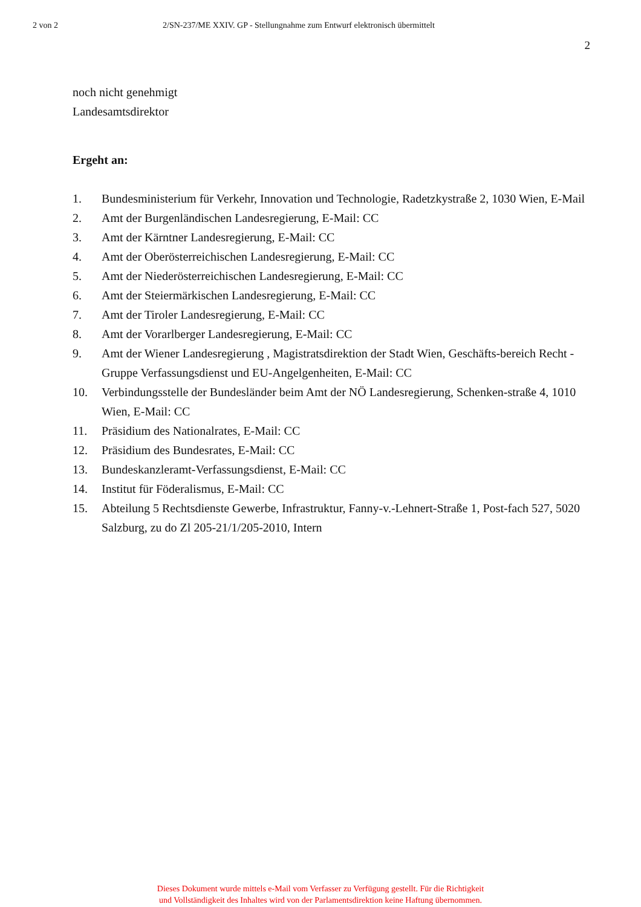2 von 2 2/SN-237/ME XXIV. GP - Stellungnahme zum Entwurf elektronisch übermittelt
2
noch nicht genehmigt
Landesamtsdirektor
Ergeht an:
1. Bundesministerium für Verkehr, Innovation und Technologie, Radetzkystraße 2, 1030 Wien, E-Mail
2. Amt der Burgenländischen Landesregierung, E-Mail: CC
3. Amt der Kärntner Landesregierung, E-Mail: CC
4. Amt der Oberösterreichischen Landesregierung, E-Mail: CC
5. Amt der Niederösterreichischen Landesregierung, E-Mail: CC
6. Amt der Steiermärkischen Landesregierung, E-Mail: CC
7. Amt der Tiroler Landesregierung, E-Mail: CC
8. Amt der Vorarlberger Landesregierung, E-Mail: CC
9. Amt der Wiener Landesregierung , Magistratsdirektion der Stadt Wien, Geschäfts-bereich Recht - Gruppe Verfassungsdienst und EU-Angelgenheiten, E-Mail: CC
10. Verbindungsstelle der Bundesländer beim Amt der NÖ Landesregierung, Schenken-straße 4, 1010 Wien, E-Mail: CC
11. Präsidium des Nationalrates, E-Mail: CC
12. Präsidium des Bundesrates, E-Mail: CC
13. Bundeskanzleramt-Verfassungsdienst, E-Mail: CC
14. Institut für Föderalismus, E-Mail: CC
15. Abteilung 5 Rechtsdienste Gewerbe, Infrastruktur, Fanny-v.-Lehnert-Straße 1, Post-fach 527, 5020 Salzburg, zu do Zl 205-21/1/205-2010, Intern
Dieses Dokument wurde mittels e-Mail vom Verfasser zu Verfügung gestellt. Für die Richtigkeit
und Vollständigkeit des Inhaltes wird von der Parlamentsdirektion keine Haftung übernommen.